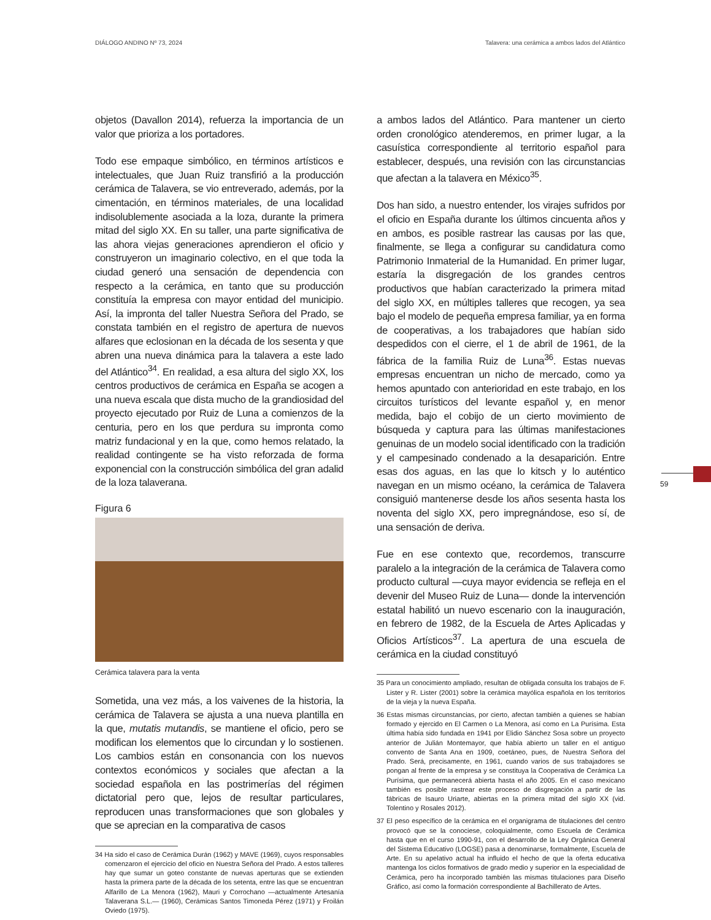DIÁLOGO ANDINO Nº 73, 2024 Talavera: una cerámica a ambos lados del Atlántico
objetos (Davallon 2014), refuerza la importancia de un valor que prioriza a los portadores.
Todo ese empaque simbólico, en términos artísticos e intelectuales, que Juan Ruiz transfirió a la producción cerámica de Talavera, se vio entreverado, además, por la cimentación, en términos materiales, de una localidad indisolublemente asociada a la loza, durante la primera mitad del siglo XX. En su taller, una parte significativa de las ahora viejas generaciones aprendieron el oficio y construyeron un imaginario colectivo, en el que toda la ciudad generó una sensación de dependencia con respecto a la cerámica, en tanto que su producción constituía la empresa con mayor entidad del municipio. Así, la impronta del taller Nuestra Señora del Prado, se constata también en el registro de apertura de nuevos alfares que eclosionan en la década de los sesenta y que abren una nueva dinámica para la talavera a este lado del Atlántico<sup>34</sup>. En realidad, a esa altura del siglo XX, los centros productivos de cerámica en España se acogen a una nueva escala que dista mucho de la grandiosidad del proyecto ejecutado por Ruiz de Luna a comienzos de la centuria, pero en los que perdura su impronta como matriz fundacional y en la que, como hemos relatado, la realidad contingente se ha visto reforzada de forma exponencial con la construcción simbólica del gran adalid de la loza talaverana.
Figura 6
Cerámica talavera para la venta
Sometida, una vez más, a los vaivenes de la historia, la cerámica de Talavera se ajusta a una nueva plantilla en la que, mutatis mutandis, se mantiene el oficio, pero se modifican los elementos que lo circundan y lo sostienen. Los cambios están en consonancia con los nuevos contextos económicos y sociales que afectan a la sociedad española en las postrimerías del régimen dictatorial pero que, lejos de resultar particulares, reproducen unas transformaciones que son globales y que se aprecian en la comparativa de casos
34 Ha sido el caso de Cerámica Durán (1962) y MAVE (1969), cuyos responsables comenzaron el ejercicio del oficio en Nuestra Señora del Prado. A estos talleres hay que sumar un goteo constante de nuevas aperturas que se extienden hasta la primera parte de la década de los setenta, entre las que se encuentran Alfarillo de La Menora (1962), Mauri y Corrochano —actualmente Artesanía Talaverana S.L.— (1960), Cerámicas Santos Timoneda Pérez (1971) y Froilán Oviedo (1975).
a ambos lados del Atlántico. Para mantener un cierto orden cronológico atenderemos, en primer lugar, a la casuística correspondiente al territorio español para establecer, después, una revisión con las circunstancias que afectan a la talavera en México<sup>35</sup>.
Dos han sido, a nuestro entender, los virajes sufridos por el oficio en España durante los últimos cincuenta años y en ambos, es posible rastrear las causas por las que, finalmente, se llega a configurar su candidatura como Patrimonio Inmaterial de la Humanidad. En primer lugar, estaría la disgregación de los grandes centros productivos que habían caracterizado la primera mitad del siglo XX, en múltiples talleres que recogen, ya sea bajo el modelo de pequeña empresa familiar, ya en forma de cooperativas, a los trabajadores que habían sido despedidos con el cierre, el 1 de abril de 1961, de la fábrica de la familia Ruiz de Luna<sup>36</sup>. Estas nuevas empresas encuentran un nicho de mercado, como ya hemos apuntado con anterioridad en este trabajo, en los circuitos turísticos del levante español y, en menor medida, bajo el cobijo de un cierto movimiento de búsqueda y captura para las últimas manifestaciones genuinas de un modelo social identificado con la tradición y el campesinado condenado a la desaparición. Entre esas dos aguas, en las que lo kitsch y lo auténtico navegan en un mismo océano, la cerámica de Talavera consiguió mantenerse desde los años sesenta hasta los noventa del siglo XX, pero impregnándose, eso sí, de una sensación de deriva.
Fue en ese contexto que, recordemos, transcurre paralelo a la integración de la cerámica de Talavera como producto cultural —cuya mayor evidencia se refleja en el devenir del Museo Ruiz de Luna— donde la intervención estatal habilitó un nuevo escenario con la inauguración, en febrero de 1982, de la Escuela de Artes Aplicadas y Oficios Artísticos<sup>37</sup>. La apertura de una escuela de cerámica en la ciudad constituyó
35 Para un conocimiento ampliado, resultan de obligada consulta los trabajos de F. Lister y R. Lister (2001) sobre la cerámica mayólica española en los territorios de la vieja y la nueva España.
36 Estas mismas circunstancias, por cierto, afectan también a quienes se habían formado y ejercido en El Carmen o La Menora, así como en La Purísima. Esta última había sido fundada en 1941 por Elidio Sánchez Sosa sobre un proyecto anterior de Julián Montemayor, que había abierto un taller en el antiguo convento de Santa Ana en 1909, coetáneo, pues, de Nuestra Señora del Prado. Será, precisamente, en 1961, cuando varios de sus trabajadores se pongan al frente de la empresa y se constituya la Cooperativa de Cerámica La Purísima, que permanecerá abierta hasta el año 2005. En el caso mexicano también es posible rastrear este proceso de disgregación a partir de las fábricas de Isauro Uriarte, abiertas en la primera mitad del siglo XX (vid. Tolentino y Rosales 2012).
37 El peso específico de la cerámica en el organigrama de titulaciones del centro provocó que se la conociese, coloquialmente, como Escuela de Cerámica hasta que en el curso 1990-91, con el desarrollo de la Ley Orgánica General del Sistema Educativo (LOGSE) pasa a denominarse, formalmente, Escuela de Arte. En su apelativo actual ha influido el hecho de que la oferta educativa mantenga los ciclos formativos de grado medio y superior en la especialidad de Cerámica, pero ha incorporado también las mismas titulaciones para Diseño Gráfico, así como la formación correspondiente al Bachillerato de Artes.
59